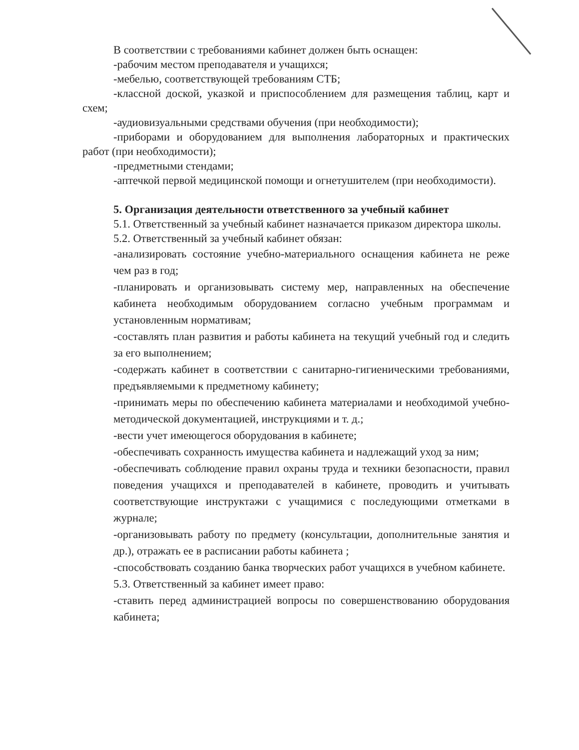В соответствии с требованиями кабинет должен быть оснащен:
-рабочим местом преподавателя и учащихся;
-мебелью, соответствующей требованиям СТБ;
-классной доской, указкой и приспособлением для размещения таблиц, карт и схем;
-аудиовизуальными средствами обучения (при необходимости);
-приборами и оборудованием для выполнения лабораторных и практических работ (при необходимости);
-предметными стендами;
-аптечкой первой медицинской помощи и огнетушителем (при необходимости).
5. Организация деятельности ответственного за учебный кабинет
5.1. Ответственный за учебный кабинет назначается приказом директора школы.
5.2. Ответственный за учебный кабинет обязан:
-анализировать состояние учебно-материального оснащения кабинета не реже чем раз в год;
-планировать и организовывать систему мер, направленных на обеспечение кабинета необходимым оборудованием согласно учебным программам и установленным нормативам;
-составлять план развития и работы кабинета на текущий учебный год и следить за его выполнением;
-содержать кабинет в соответствии с санитарно-гигиеническими требованиями, предъявляемыми к предметному кабинету;
-принимать меры по обеспечению кабинета материалами и необходимой учебно-методической документацией, инструкциями и т. д.;
-вести учет имеющегося оборудования в кабинете;
-обеспечивать сохранность имущества кабинета и надлежащий уход за ним;
-обеспечивать соблюдение правил охраны труда и техники безопасности, правил поведения учащихся и преподавателей в кабинете, проводить и учитывать соответствующие инструктажи с учащимися с последующими отметками в журнале;
-организовывать работу по предмету (консультации, дополнительные занятия и др.), отражать ее в расписании работы кабинета ;
-способствовать созданию банка творческих работ учащихся в учебном кабинете.
5.3. Ответственный за кабинет имеет право:
-ставить перед администрацией вопросы по совершенствованию оборудования кабинета;